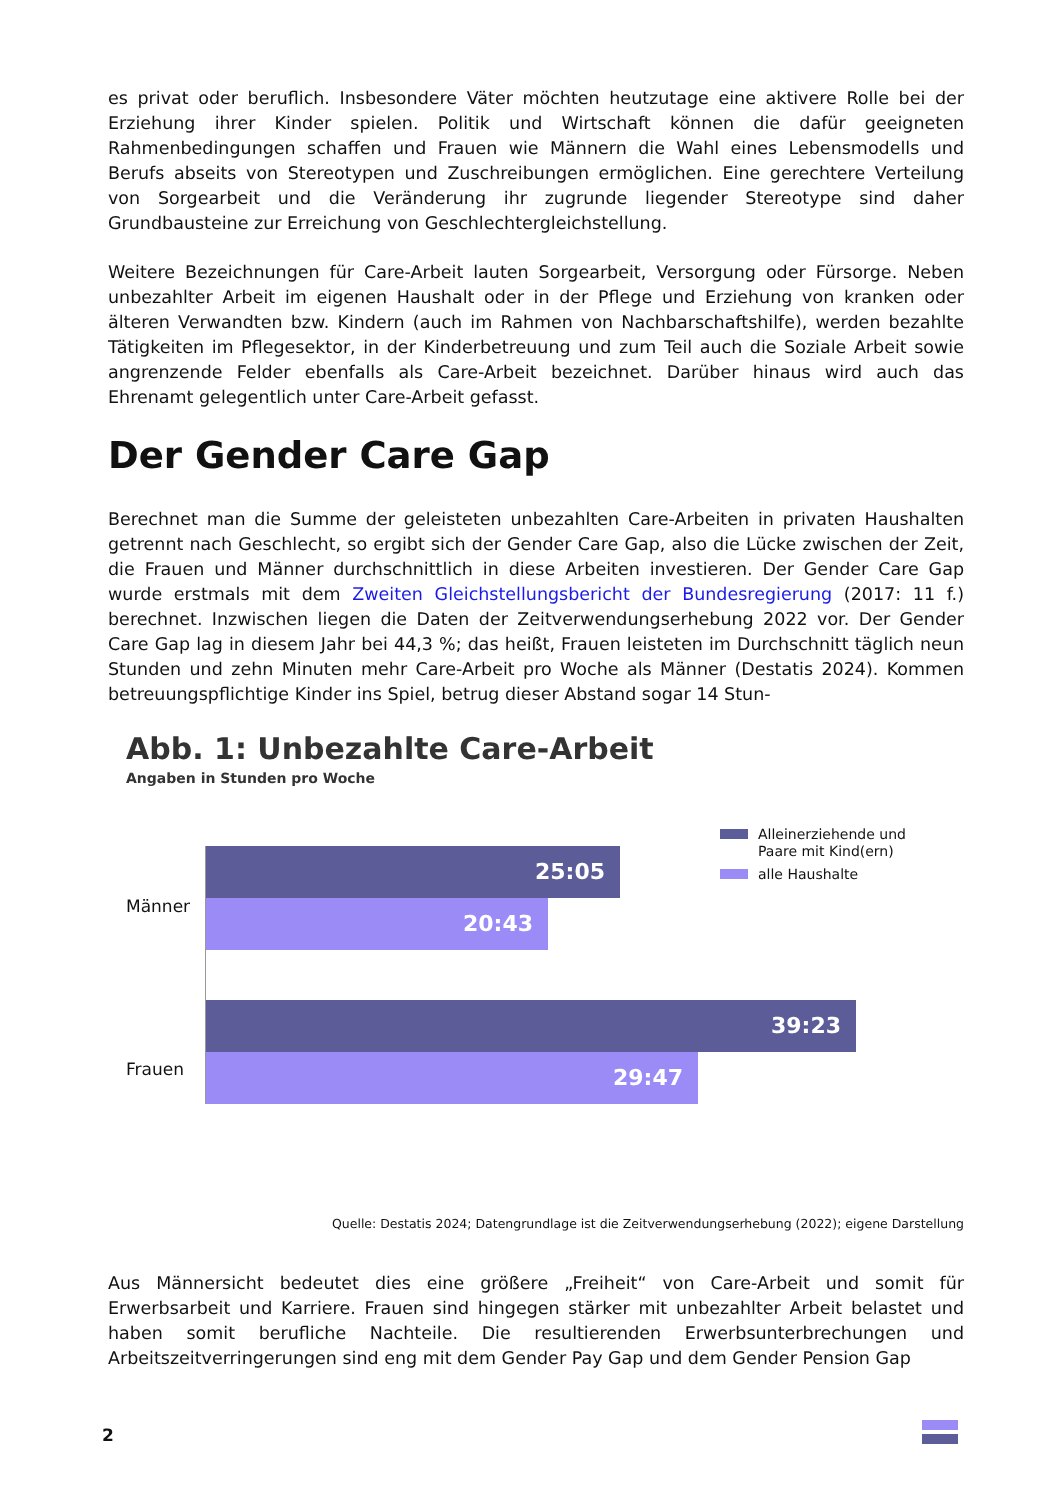es privat oder beruflich. Insbesondere Väter möchten heutzutage eine aktivere Rolle bei der Erziehung ihrer Kinder spielen. Politik und Wirtschaft können die dafür geeigneten Rahmenbedingungen schaffen und Frauen wie Männern die Wahl eines Lebensmodells und Berufs abseits von Stereotypen und Zuschreibungen ermöglichen. Eine gerechtere Verteilung von Sorgearbeit und die Veränderung ihr zugrunde liegender Stereotype sind daher Grundbausteine zur Erreichung von Geschlechtergleichstellung.
Weitere Bezeichnungen für Care-Arbeit lauten Sorgearbeit, Versorgung oder Fürsorge. Neben unbezahlter Arbeit im eigenen Haushalt oder in der Pflege und Erziehung von kranken oder älteren Verwandten bzw. Kindern (auch im Rahmen von Nachbarschaftshilfe), werden bezahlte Tätigkeiten im Pflegesektor, in der Kinderbetreuung und zum Teil auch die Soziale Arbeit sowie angrenzende Felder ebenfalls als Care-Arbeit bezeichnet. Darüber hinaus wird auch das Ehrenamt gelegentlich unter Care-Arbeit gefasst.
Der Gender Care Gap
Berechnet man die Summe der geleisteten unbezahlten Care-Arbeiten in privaten Haushalten getrennt nach Geschlecht, so ergibt sich der Gender Care Gap, also die Lücke zwischen der Zeit, die Frauen und Männer durchschnittlich in diese Arbeiten investieren. Der Gender Care Gap wurde erstmals mit dem Zweiten Gleichstellungsbericht der Bundesregierung (2017: 11 f.) berechnet. Inzwischen liegen die Daten der Zeitverwendungserhebung 2022 vor. Der Gender Care Gap lag in diesem Jahr bei 44,3 %; das heißt, Frauen leisteten im Durchschnitt täglich neun Stunden und zehn Minuten mehr Care-Arbeit pro Woche als Männer (Destatis 2024). Kommen betreuungspflichtige Kinder ins Spiel, betrug dieser Abstand sogar 14 Stun-
Abb. 1: Unbezahlte Care-Arbeit
Angaben in Stunden pro Woche
Alleinerziehende und
Paare mit Kind(ern)
alle Haushalte
Männer
25:05
20:43
Frauen
39:23
29:47
Quelle: Destatis 2024; Datengrundlage ist die Zeitverwendungserhebung (2022); eigene Darstellung
Aus Männersicht bedeutet dies eine größere „Freiheit“ von Care-Arbeit und somit für Erwerbsarbeit und Karriere. Frauen sind hingegen stärker mit unbezahlter Arbeit belastet und haben somit berufliche Nachteile. Die resultierenden Erwerbsunterbrechungen und Arbeitszeitverringerungen sind eng mit dem Gender Pay Gap und dem Gender Pension Gap
2